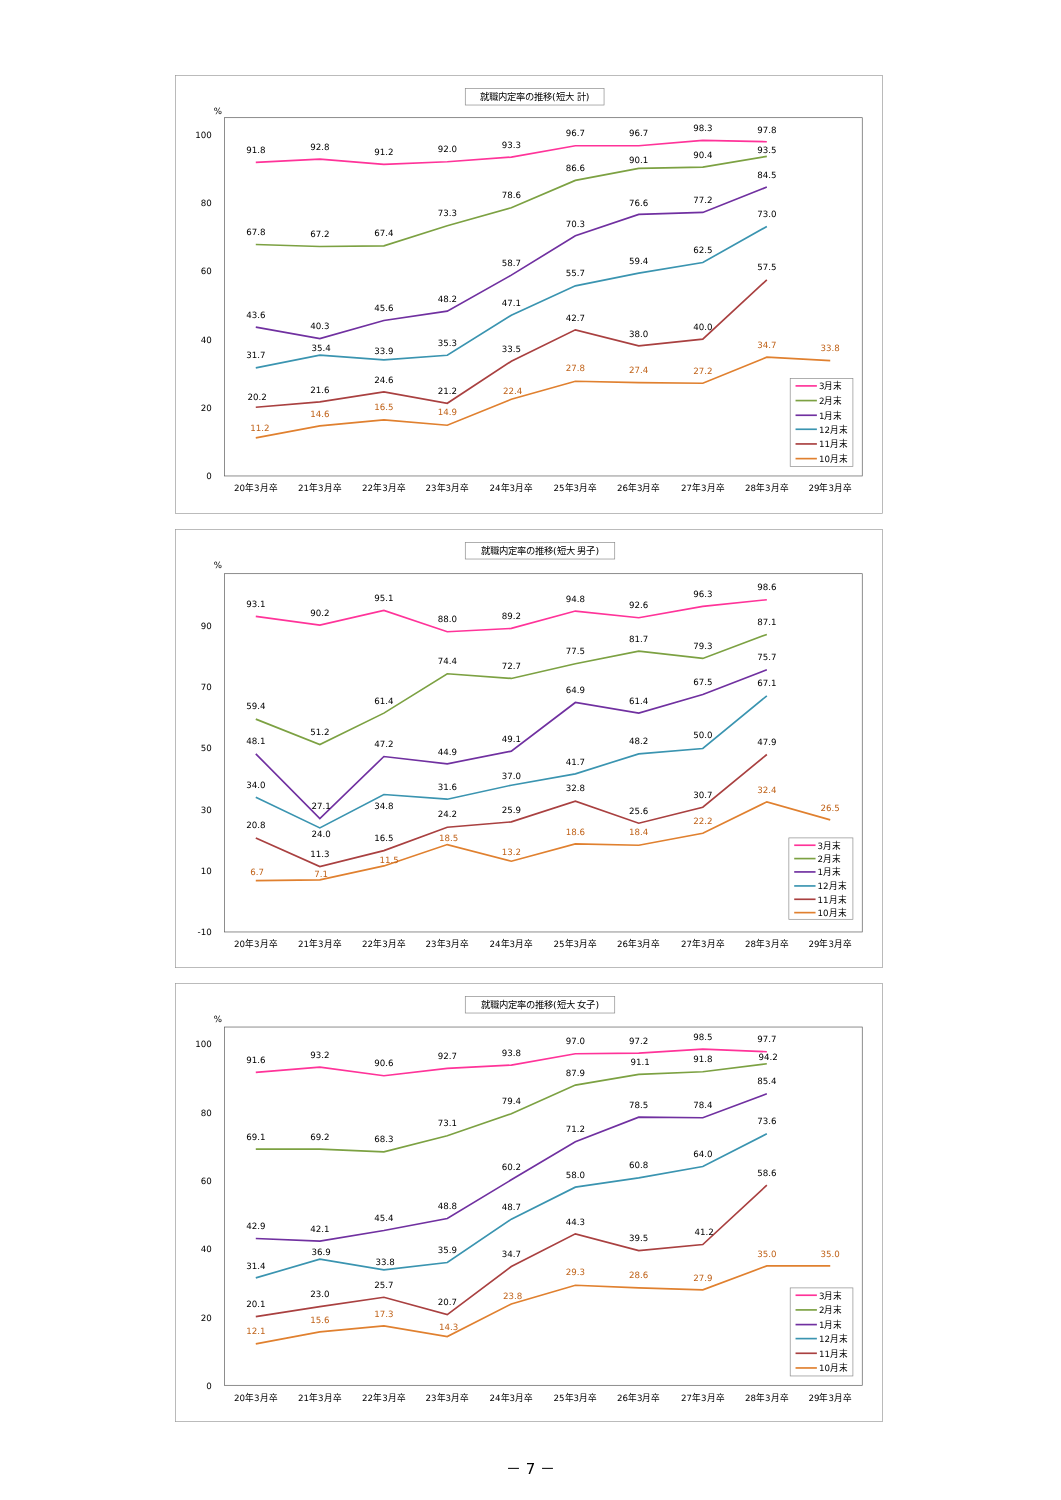就職内定率の推移(短大 計)
%
100
80
60
40
20
0
20年3月卒
21年3月卒
22年3月卒
23年3月卒
24年3月卒
25年3月卒
26年3月卒
27年3月卒
28年3月卒
29年3月卒
91.8
92.8
91.2
92.0
93.3
96.7
96.7
98.3
97.8
67.8
67.2
67.4
73.3
78.6
86.6
90.1
90.4
93.5
43.6
40.3
45.6
48.2
58.7
70.3
76.6
77.2
84.5
31.7
35.4
33.9
35.3
47.1
55.7
59.4
62.5
73.0
20.2
21.6
24.6
21.2
33.5
42.7
38.0
40.0
57.5
11.2
14.6
16.5
14.9
22.4
27.8
27.4
27.2
34.7
33.8
3月末
2月末
1月末
12月末
11月末
10月末
就職内定率の推移(短大 男子)
%
90
70
50
30
10
-10
20年3月卒
21年3月卒
22年3月卒
23年3月卒
24年3月卒
25年3月卒
26年3月卒
27年3月卒
28年3月卒
29年3月卒
93.1
90.2
95.1
88.0
89.2
94.8
92.6
96.3
98.6
59.4
51.2
61.4
74.4
72.7
77.5
81.7
79.3
87.1
48.1
27.1
47.2
44.9
49.1
64.9
61.4
67.5
75.7
34.0
24.0
34.8
31.6
37.0
41.7
48.2
50.0
67.1
20.8
11.3
16.5
24.2
25.9
32.8
25.6
30.7
47.9
6.7
7.1
11.5
18.5
13.2
18.6
18.4
22.2
32.4
26.5
3月末
2月末
1月末
12月末
11月末
10月末
就職内定率の推移(短大 女子)
%
100
80
60
40
20
0
20年3月卒
21年3月卒
22年3月卒
23年3月卒
24年3月卒
25年3月卒
26年3月卒
27年3月卒
28年3月卒
29年3月卒
91.6
93.2
90.6
92.7
93.8
97.0
97.2
98.5
97.7
69.1
69.2
68.3
73.1
79.4
87.9
91.1
91.8
94.2
42.9
42.1
45.4
48.8
60.2
71.2
78.5
78.4
85.4
31.4
36.9
33.8
35.9
48.7
58.0
60.8
64.0
73.6
20.1
23.0
25.7
20.7
34.7
44.3
39.5
41.2
58.6
12.1
15.6
17.3
14.3
23.8
29.3
28.6
27.9
35.0
35.0
3月末
2月末
1月末
12月末
11月末
10月末
－ 7 －